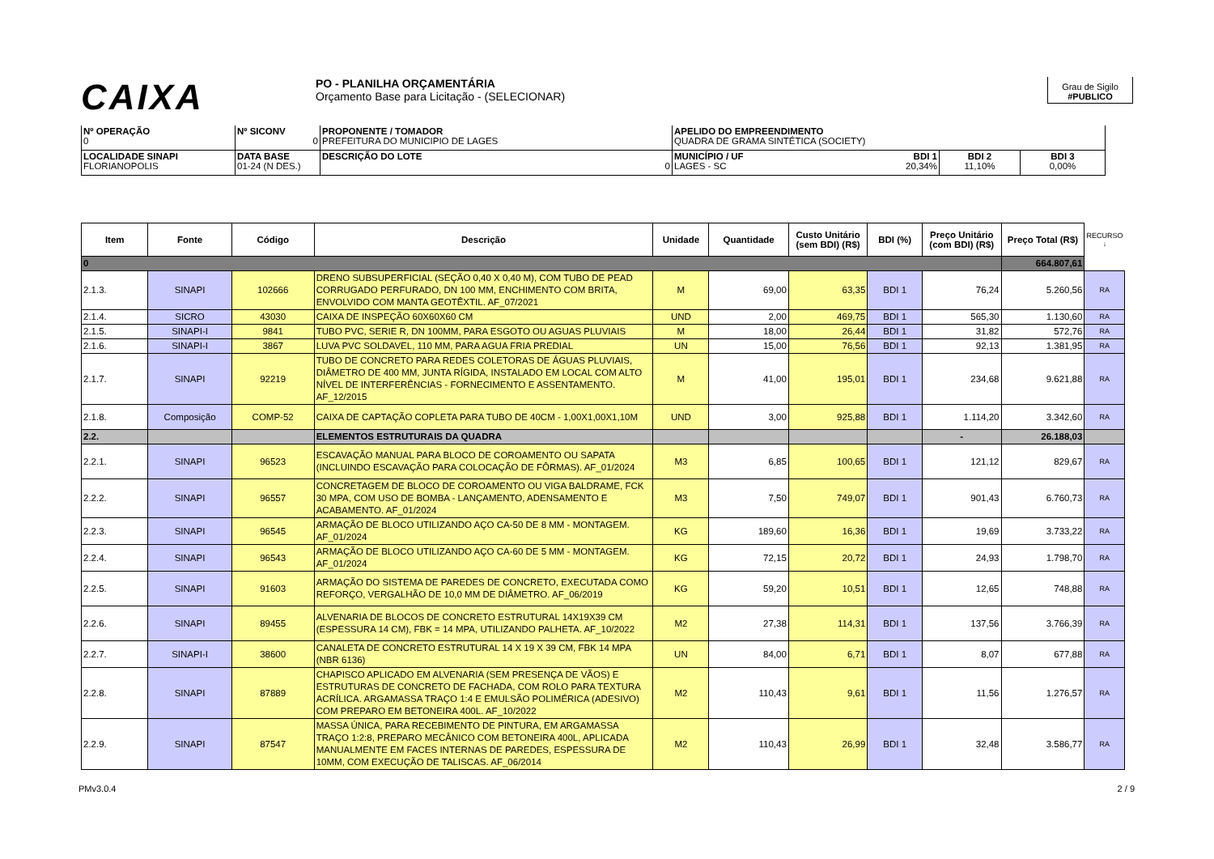CAIXA
PO - PLANILHA ORÇAMENTÁRIA
Orçamento Base para Licitação - (SELECIONAR)
Grau de Sigilo
#PUBLICO
| Nº OPERAÇÃO 0 | Nº SICONV 0 | PROPONENTE / TOMADOR PREFEITURA DO MUNICIPIO DE LAGES | APELIDO DO EMPREENDIMENTO QUADRA DE GRAMA SINTÉTICA (SOCIETY) | | |
| LOCALIDADE SINAPI FLORIANOPOLIS | DATA BASE 01-24 (N DES.) | DESCRIÇÃO DO LOTE 0 | MUNICÍPIO / UF BDI 1 LAGES - SC 20,34% | BDI 2 11,10% | BDI 3 0,00% |
| Item | Fonte | Código | Descrição | Unidade | Quantidade | Custo Unitário (sem BDI) (R$) | BDI (%) | Preço Unitário (com BDI) (R$) | Preço Total (R$) | RECURSO ↓ |
| --- | --- | --- | --- | --- | --- | --- | --- | --- | --- | --- |
| 0 | | | | | | | | | 664.807,61 | |
| 2.1.3. | SINAPI | 102666 | DRENO SUBSUPERFICIAL (SEÇÃO 0,40 X 0,40 M), COM TUBO DE PEAD CORRUGADO PERFURADO, DN 100 MM, ENCHIMENTO COM BRITA, ENVOLVIDO COM MANTA GEOTÊXTIL. AF_07/2021 | M | 69,00 | 63,35 | BDI 1 | 76,24 | 5.260,56 | RA |
| 2.1.4. | SICRO | 43030 | CAIXA DE INSPEÇÃO 60X60X60 CM | UND | 2,00 | 469,75 | BDI 1 | 565,30 | 1.130,60 | RA |
| 2.1.5. | SINAPI-I | 9841 | TUBO PVC, SERIE R, DN 100MM, PARA ESGOTO OU AGUAS PLUVIAIS | M | 18,00 | 26,44 | BDI 1 | 31,82 | 572,76 | RA |
| 2.1.6. | SINAPI-I | 3867 | LUVA PVC SOLDAVEL, 110 MM, PARA AGUA FRIA PREDIAL | UN | 15,00 | 76,56 | BDI 1 | 92,13 | 1.381,95 | RA |
| 2.1.7. | SINAPI | 92219 | TUBO DE CONCRETO PARA REDES COLETORAS DE ÁGUAS PLUVIAIS, DIÂMETRO DE 400 MM, JUNTA RÍGIDA, INSTALADO EM LOCAL COM ALTO NÍVEL DE INTERFERÊNCIAS - FORNECIMENTO E ASSENTAMENTO. AF_12/2015 | M | 41,00 | 195,01 | BDI 1 | 234,68 | 9.621,88 | RA |
| 2.1.8. | Composição | COMP-52 | CAIXA DE CAPTAÇÃO COPLETA PARA TUBO DE 40CM - 1,00X1,00X1,10M | UND | 3,00 | 925,88 | BDI 1 | 1.114,20 | 3.342,60 | RA |
| 2.2. | | | ELEMENTOS ESTRUTURAIS DA QUADRA | | | | | - | 26.188,03 | |
| 2.2.1. | SINAPI | 96523 | ESCAVAÇÃO MANUAL PARA BLOCO DE COROAMENTO OU SAPATA (INCLUINDO ESCAVAÇÃO PARA COLOCAÇÃO DE FÔRMAS). AF_01/2024 | M3 | 6,85 | 100,65 | BDI 1 | 121,12 | 829,67 | RA |
| 2.2.2. | SINAPI | 96557 | CONCRETAGEM DE BLOCO DE COROAMENTO OU VIGA BALDRAME, FCK 30 MPA, COM USO DE BOMBA - LANÇAMENTO, ADENSAMENTO E ACABAMENTO. AF_01/2024 | M3 | 7,50 | 749,07 | BDI 1 | 901,43 | 6.760,73 | RA |
| 2.2.3. | SINAPI | 96545 | ARMAÇÃO DE BLOCO UTILIZANDO AÇO CA-50 DE 8 MM - MONTAGEM. AF_01/2024 | KG | 189,60 | 16,36 | BDI 1 | 19,69 | 3.733,22 | RA |
| 2.2.4. | SINAPI | 96543 | ARMAÇÃO DE BLOCO UTILIZANDO AÇO CA-60 DE 5 MM - MONTAGEM. AF_01/2024 | KG | 72,15 | 20,72 | BDI 1 | 24,93 | 1.798,70 | RA |
| 2.2.5. | SINAPI | 91603 | ARMAÇÃO DO SISTEMA DE PAREDES DE CONCRETO, EXECUTADA COMO REFORÇO, VERGALHÃO DE 10,0 MM DE DIÂMETRO. AF_06/2019 | KG | 59,20 | 10,51 | BDI 1 | 12,65 | 748,88 | RA |
| 2.2.6. | SINAPI | 89455 | ALVENARIA DE BLOCOS DE CONCRETO ESTRUTURAL 14X19X39 CM (ESPESSURA 14 CM), FBK = 14 MPA, UTILIZANDO PALHETA. AF_10/2022 | M2 | 27,38 | 114,31 | BDI 1 | 137,56 | 3.766,39 | RA |
| 2.2.7. | SINAPI-I | 38600 | CANALETA DE CONCRETO ESTRUTURAL 14 X 19 X 39 CM, FBK 14 MPA (NBR 6136) | UN | 84,00 | 6,71 | BDI 1 | 8,07 | 677,88 | RA |
| 2.2.8. | SINAPI | 87889 | CHAPISCO APLICADO EM ALVENARIA (SEM PRESENÇA DE VÃOS) E ESTRUTURAS DE CONCRETO DE FACHADA, COM ROLO PARA TEXTURA ACRÍLICA. ARGAMASSA TRAÇO 1:4 E EMULSÃO POLIMÉRICA (ADESIVO) COM PREPARO EM BETONEIRA 400L. AF_10/2022 | M2 | 110,43 | 9,61 | BDI 1 | 11,56 | 1.276,57 | RA |
| 2.2.9. | SINAPI | 87547 | MASSA ÚNICA, PARA RECEBIMENTO DE PINTURA, EM ARGAMASSA TRAÇO 1:2:8, PREPARO MECÂNICO COM BETONEIRA 400L, APLICADA MANUALMENTE EM FACES INTERNAS DE PAREDES, ESPESSURA DE 10MM, COM EXECUÇÃO DE TALISCAS. AF_06/2014 | M2 | 110,43 | 26,99 | BDI 1 | 32,48 | 3.586,77 | RA |
PMv3.0.4 2 / 9